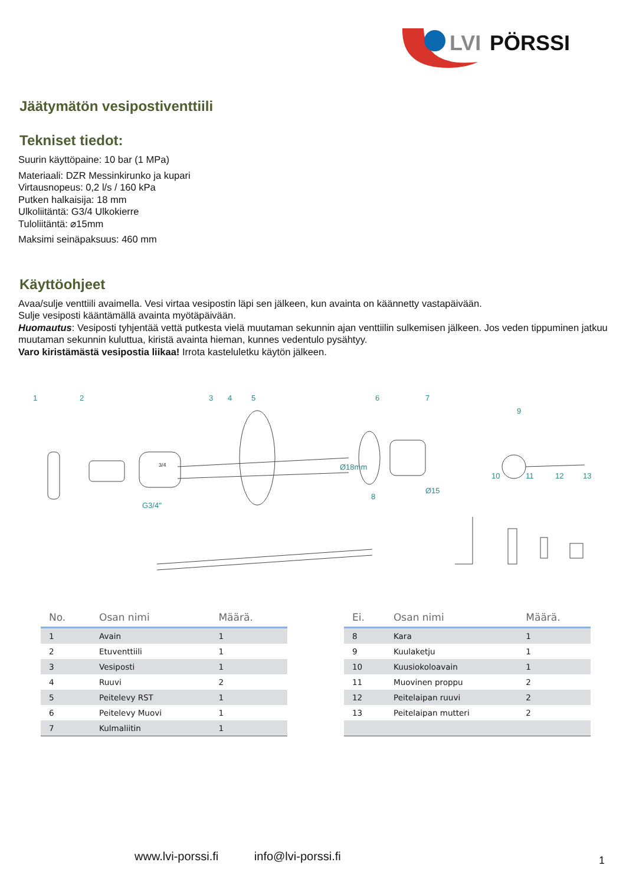LVI
PÖRSSI
Jäätymätön vesipostiventtiili
Tekniset tiedot:
Suurin käyttöpaine: 10 bar (1 MPa)
Materiaali: DZR Messinkirunko ja kupari
Virtausnopeus: 0,2 l/s / 160 kPa
Putken halkaisija: 18 mm
Ulkoliitäntä: G3/4 Ulkokierre
Tuloliitäntä: ⌀15mm
Maksimi seinäpaksuus: 460 mm
Käyttöohjeet
Avaa/sulje venttiili avaimella. Vesi virtaa vesipostin läpi sen jälkeen, kun avainta on käännetty vastapäivään.
Sulje vesiposti kääntämällä avainta myötäpäivään.
Huomautus: Vesiposti tyhjentää vettä putkesta vielä muutaman sekunnin ajan venttiilin sulkemisen jälkeen. Jos veden tippuminen jatkuu muutaman sekunnin kuluttua, kiristä avainta hieman, kunnes vedentulo pysähtyy.
Varo kiristämästä vesipostia liikaa! Irrota kasteluletku käytön jälkeen.
1
2
3
4
5
6
7
8
9
10
11
12
13
G3/4"
Ø18mm
Ø15
3/4
| No. | Osan nimi | Määrä. |
| --- | --- | --- |
| 1 | Avain | 1 |
| 2 | Etuventtiili | 1 |
| 3 | Vesiposti | 1 |
| 4 | Ruuvi | 2 |
| 5 | Peitelevy RST | 1 |
| 6 | Peitelevy Muovi | 1 |
| 7 | Kulmaliitin | 1 |
| Ei. | Osan nimi | Määrä. |
| --- | --- | --- |
| 8 | Kara | 1 |
| 9 | Kuulaketju | 1 |
| 10 | Kuusiokoloavain | 1 |
| 11 | Muovinen proppu | 2 |
| 12 | Peitelaipan ruuvi | 2 |
| 13 | Peitelaipan mutteri | 2 |
www.lvi-porssi.fi info@lvi-porssi.fi
1